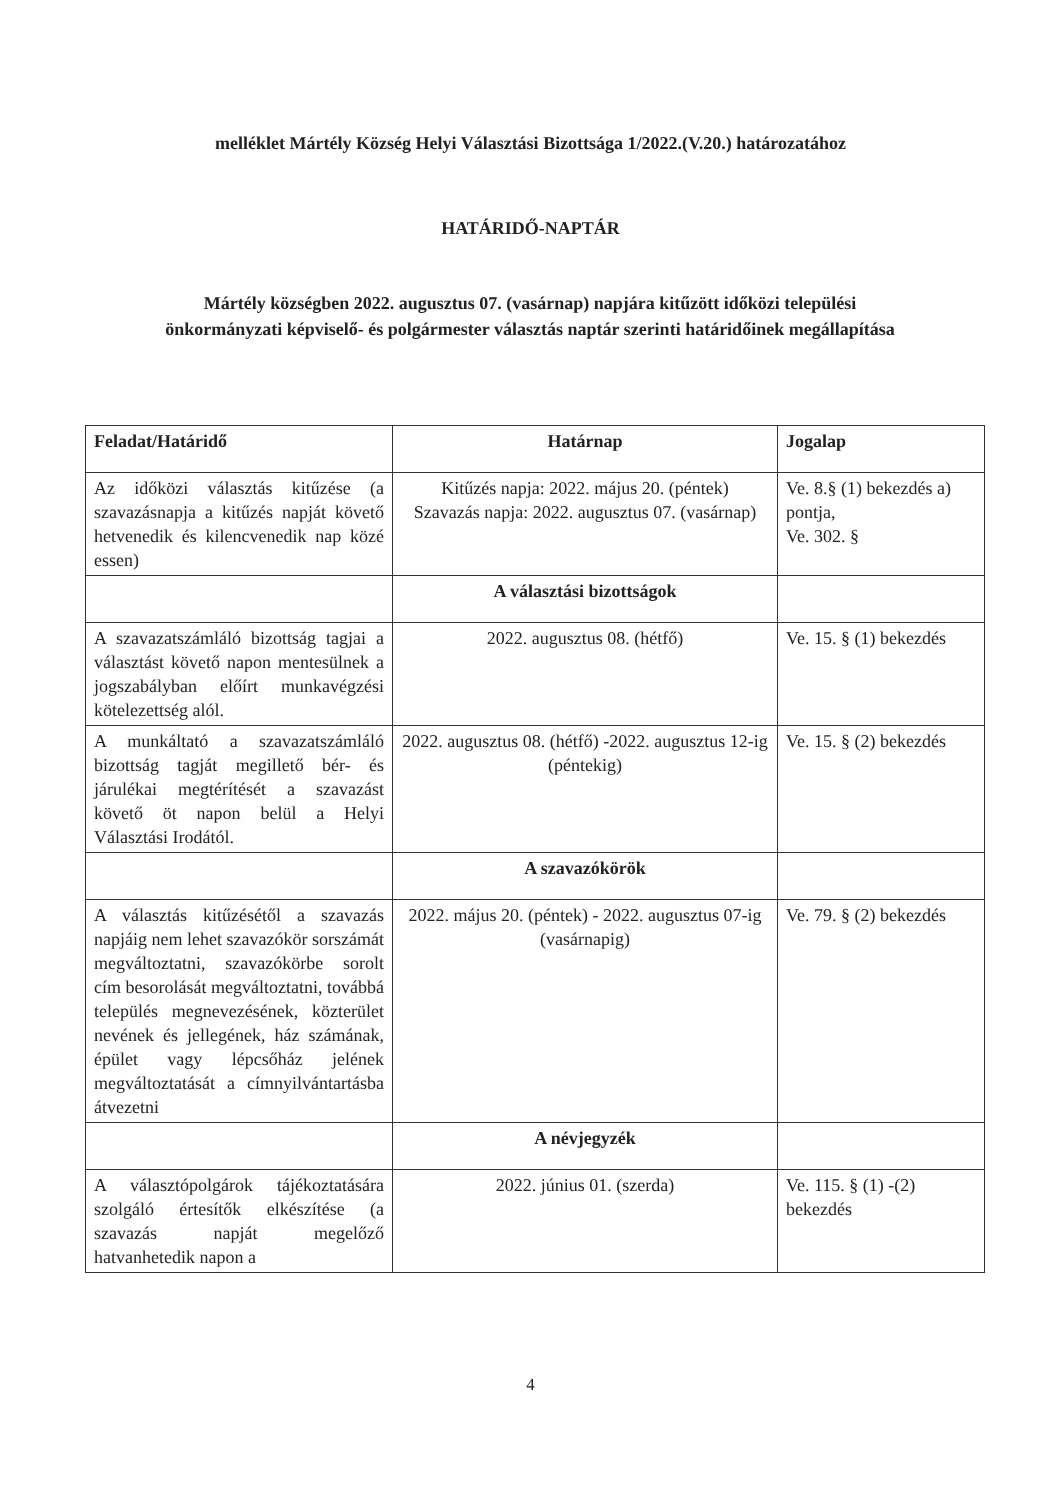melléklet Mártély Község Helyi Választási Bizottsága 1/2022.(V.20.) határozatához
HATÁRIDŐ-NAPTÁR
Mártély községben 2022. augusztus 07. (vasárnap) napjára kitűzött időközi települési önkormányzati képviselő- és polgármester választás naptár szerinti határidőinek megállapítása
| Feladat/Határidő | Határnap | Jogalap |
| --- | --- | --- |
| Az időközi választás kitűzése (a szavazásnapja a kitűzés napját követő hetvenedik és kilencvenedik nap közé essen) | Kitűzés napja: 2022. május 20. (péntek) Szavazás napja: 2022. augusztus 07. (vasárnap) | Ve. 8.§ (1) bekezdés a) pontja, Ve. 302. § |
| | A választási bizottságok | |
| A szavazatszámláló bizottság tagjai a választást követő napon mentesülnek a jogszabályban előírt munkavégzési kötelezettség alól. | 2022. augusztus 08. (hétfő) | Ve. 15. § (1) bekezdés |
| A munkáltató a szavazatszámláló bizottság tagját megillető bér- és járulékai megtérítését a szavazást követő öt napon belül a Helyi Választási Irodától. | 2022. augusztus 08. (hétfő) -2022. augusztus 12-ig (péntekig) | Ve. 15. § (2) bekezdés |
| | A szavazókörök | |
| A választás kitűzésétől a szavazás napjáig nem lehet szavazókör sorszámát megváltoztatni, szavazókörbe sorolt cím besorolását megváltoztatni, továbbá település megnevezésének, közterület nevének és jellegének, ház számának, épület vagy lépcsőház jelének megváltoztatását a címnyilvántartásba átvezetni | 2022. május 20. (péntek) - 2022. augusztus 07-ig (vasárnapig) | Ve. 79. § (2) bekezdés |
| | A névjegyzék | |
| A választópolgárok tájékoztatására szolgáló értesítők elkészítése (a szavazás napját megelőző hatvanhetedik napon a | 2022. június 01. (szerda) | Ve. 115. § (1) -(2) bekezdés |
4